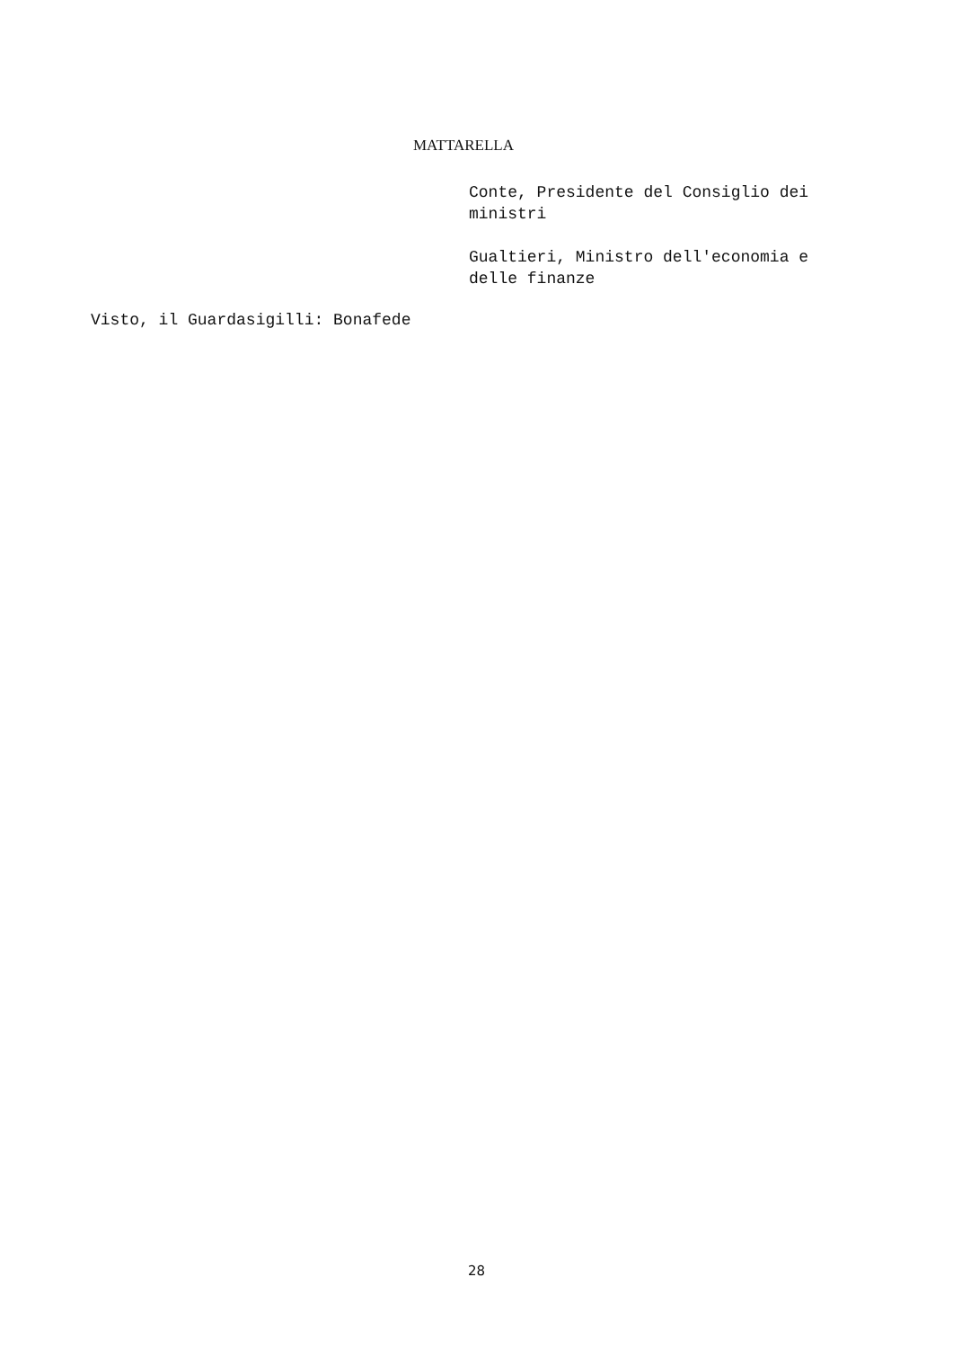MATTARELLA
Conte, Presidente del Consiglio dei ministri
Gualtieri, Ministro dell'economia e delle finanze
Visto, il Guardasigilli: Bonafede
28